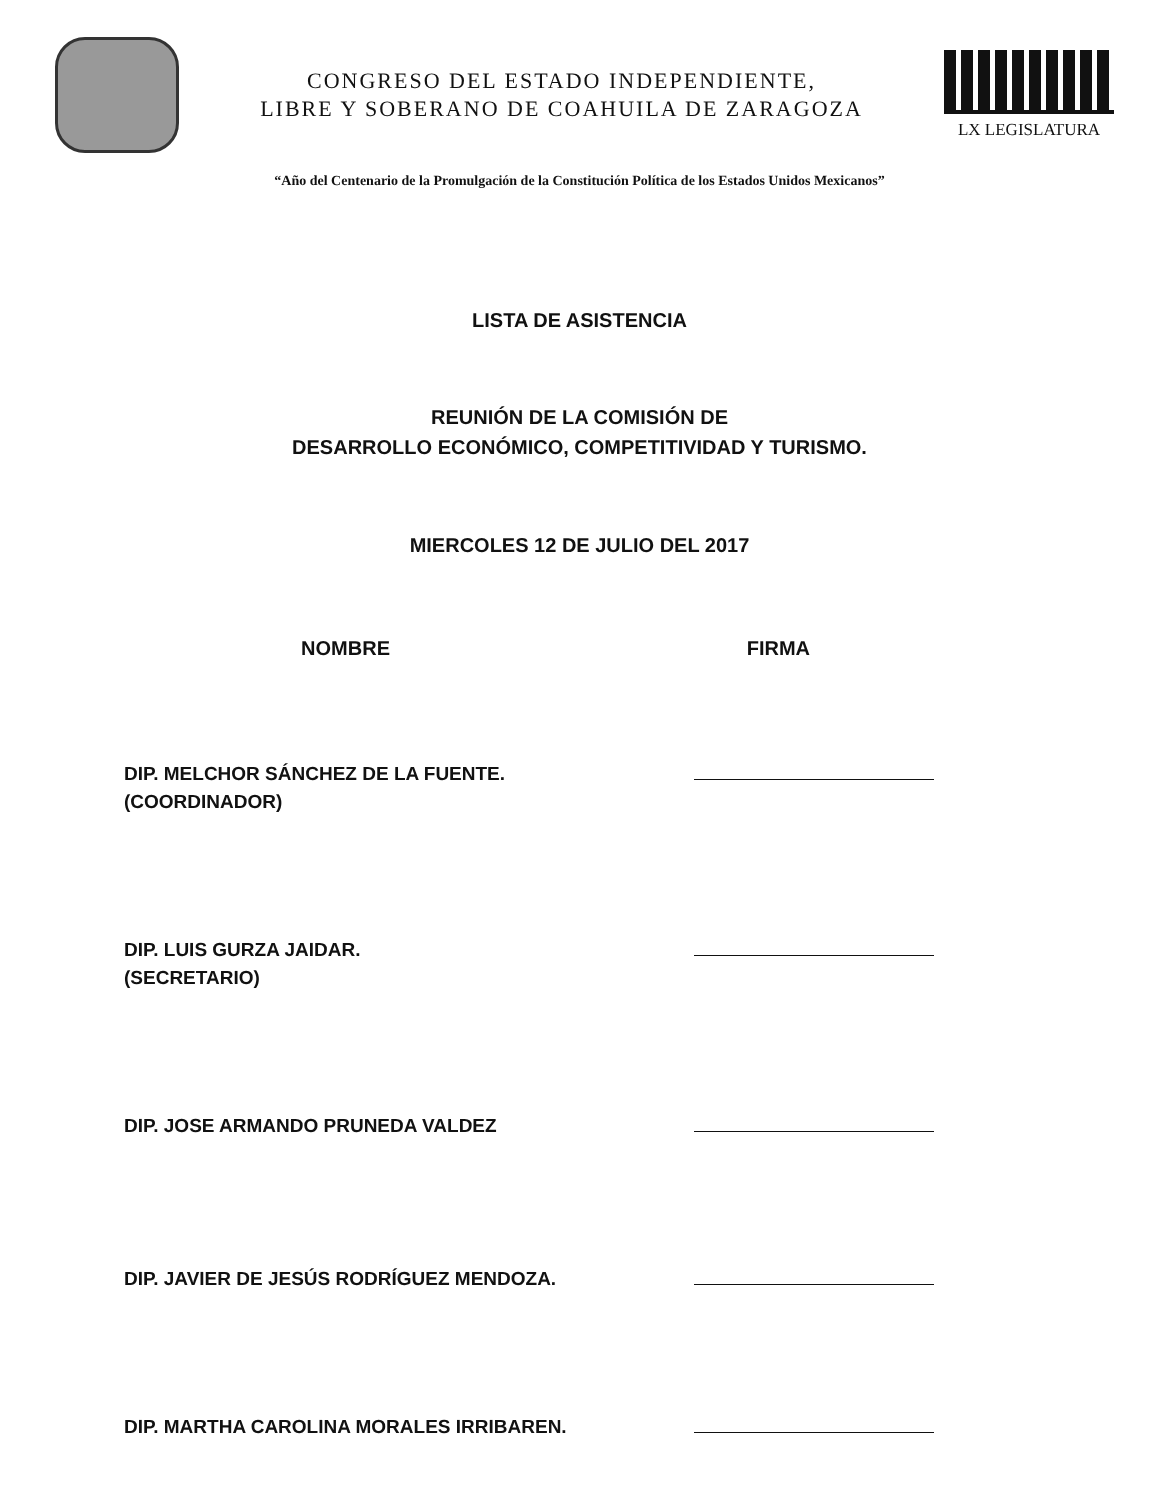CONGRESO DEL ESTADO INDEPENDIENTE,
LIBRE Y SOBERANO DE COAHUILA DE ZARAGOZA
LX LEGISLATURA
“Año del Centenario de la Promulgación de la Constitución Política de los Estados Unidos Mexicanos”
LISTA DE ASISTENCIA
REUNIÓN DE LA COMISIÓN DE
DESARROLLO ECONÓMICO, COMPETITIVIDAD Y TURISMO.
MIERCOLES 12 DE JULIO DEL 2017
NOMBRE FIRMA
DIP. MELCHOR SÁNCHEZ DE LA FUENTE.
(COORDINADOR)
DIP. LUIS GURZA JAIDAR.
(SECRETARIO)
DIP. JOSE ARMANDO PRUNEDA VALDEZ
DIP. JAVIER DE JESÚS RODRÍGUEZ MENDOZA.
DIP. MARTHA CAROLINA MORALES IRRIBAREN.